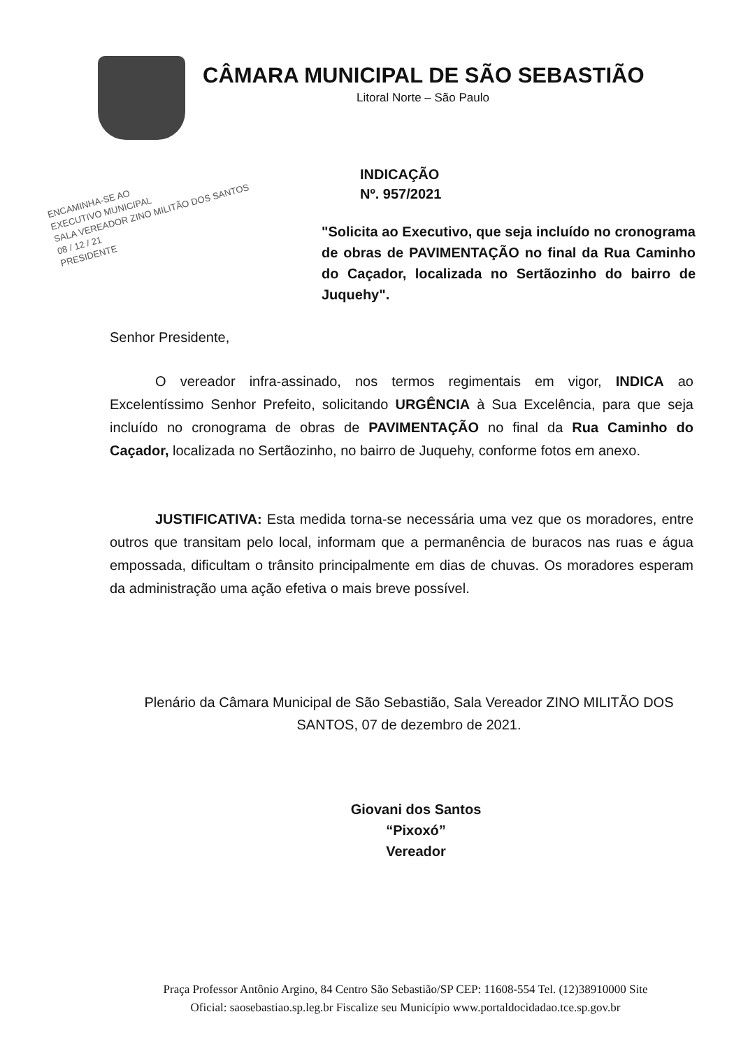CÂMARA MUNICIPAL DE SÃO SEBASTIÃO
Litoral Norte – São Paulo
ENCAMINHA-SE AO
EXECUTIVO MUNICIPAL
SALA VEREADOR ZINO MILITÃO DOS SANTOS
08 / 12 / 21
PRESIDENTE
INDICAÇÃO
Nº. 957/2021
"Solicita ao Executivo, que seja incluído no cronograma de obras de PAVIMENTAÇÃO no final da Rua Caminho do Caçador, localizada no Sertãozinho do bairro de Juquehy".
Senhor Presidente,
O vereador infra-assinado, nos termos regimentais em vigor, INDICA ao Excelentíssimo Senhor Prefeito, solicitando URGÊNCIA à Sua Excelência, para que seja incluído no cronograma de obras de PAVIMENTAÇÃO no final da Rua Caminho do Caçador, localizada no Sertãozinho, no bairro de Juquehy, conforme fotos em anexo.
JUSTIFICATIVA: Esta medida torna-se necessária uma vez que os moradores, entre outros que transitam pelo local, informam que a permanência de buracos nas ruas e água empossada, dificultam o trânsito principalmente em dias de chuvas. Os moradores esperam da administração uma ação efetiva o mais breve possível.
Plenário da Câmara Municipal de São Sebastião, Sala Vereador ZINO MILITÃO DOS SANTOS, 07 de dezembro de 2021.
Giovani dos Santos
“Pixoxó”
Vereador
Praça Professor Antônio Argino, 84 Centro São Sebastião/SP CEP: 11608-554 Tel. (12)38910000 Site Oficial: saosebastiao.sp.leg.br Fiscalize seu Município www.portaldocidadao.tce.sp.gov.br